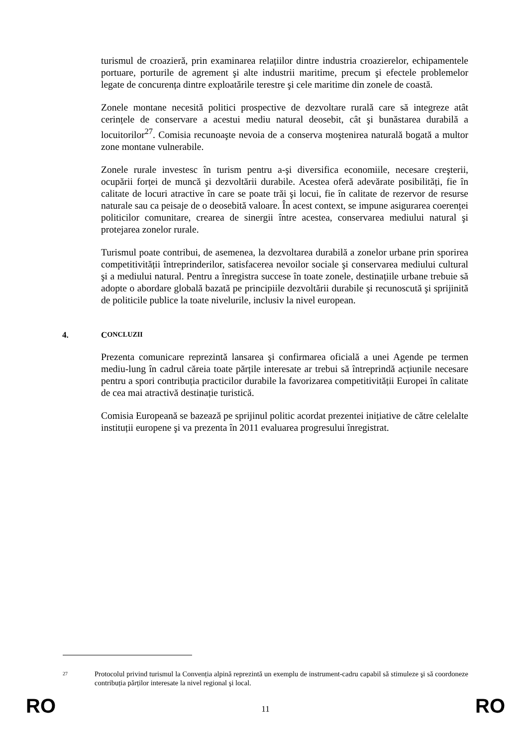turismul de croazieră, prin examinarea relațiilor dintre industria croazierelor, echipamentele portuare, porturile de agrement şi alte industrii maritime, precum şi efectele problemelor legate de concurența dintre exploatările terestre şi cele maritime din zonele de coastă.
Zonele montane necesită politici prospective de dezvoltare rurală care să integreze atât cerințele de conservare a acestui mediu natural deosebit, cât şi bunăstarea durabilă a locuitorilor<sup>27</sup>. Comisia recunoaşte nevoia de a conserva moştenirea naturală bogată a multor zone montane vulnerabile.
Zonele rurale investesc în turism pentru a-şi diversifica economiile, necesare creşterii, ocupării forței de muncă şi dezvoltării durabile. Acestea oferă adevărate posibilități, fie în calitate de locuri atractive în care se poate trăi şi locui, fie în calitate de rezervor de resurse naturale sau ca peisaje de o deosebită valoare. În acest context, se impune asigurarea coerenței politicilor comunitare, crearea de sinergii între acestea, conservarea mediului natural şi protejarea zonelor rurale.
Turismul poate contribui, de asemenea, la dezvoltarea durabilă a zonelor urbane prin sporirea competitivității întreprinderilor, satisfacerea nevoilor sociale şi conservarea mediului cultural şi a mediului natural. Pentru a înregistra succese în toate zonele, destinațiile urbane trebuie să adopte o abordare globală bazată pe principiile dezvoltării durabile şi recunoscută şi sprijinită de politicile publice la toate nivelurile, inclusiv la nivel european.
4. C ONCLUZII
Prezenta comunicare reprezintă lansarea şi confirmarea oficială a unei Agende pe termen mediu-lung în cadrul căreia toate părțile interesate ar trebui să întreprindă acțiunile necesare pentru a spori contribuția practicilor durabile la favorizarea competitivității Europei în calitate de cea mai atractivă destinație turistică.
Comisia Europeană se bazează pe sprijinul politic acordat prezentei inițiative de către celelalte instituții europene şi va prezenta în 2011 evaluarea progresului înregistrat.
27 Protocolul privind turismul la Convenția alpină reprezintă un exemplu de instrument-cadru capabil să stimuleze şi să coordoneze contribuția părților interesate la nivel regional şi local.
RO 11 RO